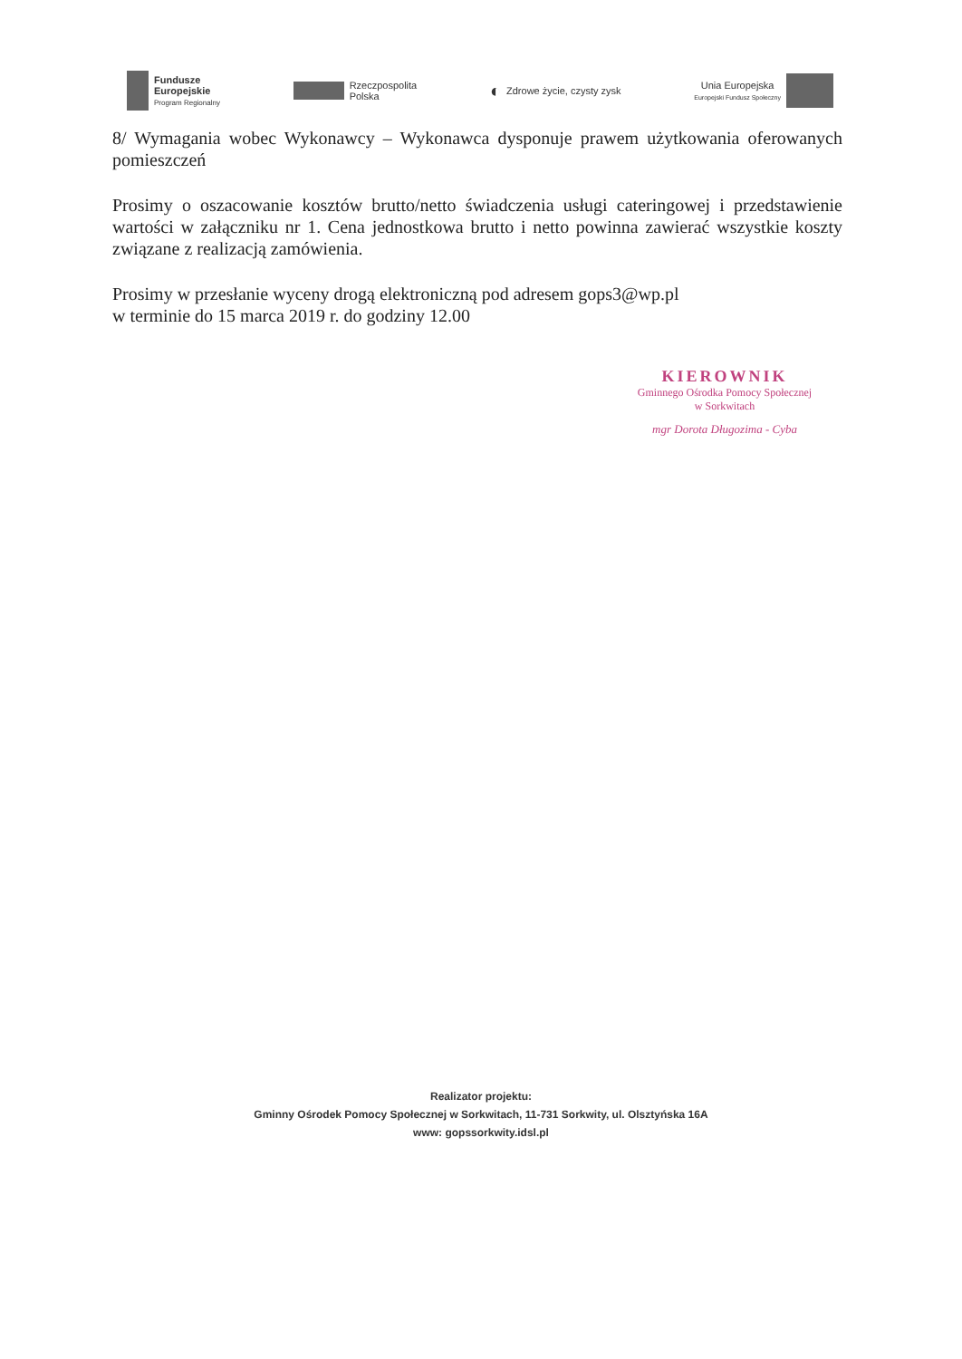Fundusze
Europejskie
Program Regionalny
Rzeczpospolita
Polska
◐
Zdrowe życie, czysty zysk
Unia Europejska
Europejski Fundusz Społeczny
8/ Wymagania wobec Wykonawcy – Wykonawca dysponuje prawem użytkowania oferowanych pomieszczeń
Prosimy o oszacowanie kosztów brutto/netto świadczenia usługi cateringowej i przedstawienie wartości w załączniku nr 1. Cena jednostkowa brutto i netto powinna zawierać wszystkie koszty związane z realizacją zamówienia.
Prosimy w przesłanie wyceny drogą elektroniczną pod adresem gops3@wp.pl
w terminie do 15 marca 2019 r. do godziny 12.00
KIEROWNIK
Gminnego Ośrodka Pomocy Społecznej w Sorkwitach
mgr Dorota Długozima - Cyba
Realizator projektu:
Gminny Ośrodek Pomocy Społecznej w Sorkwitach, 11-731 Sorkwity, ul. Olsztyńska 16A
www: gopssorkwity.idsl.pl